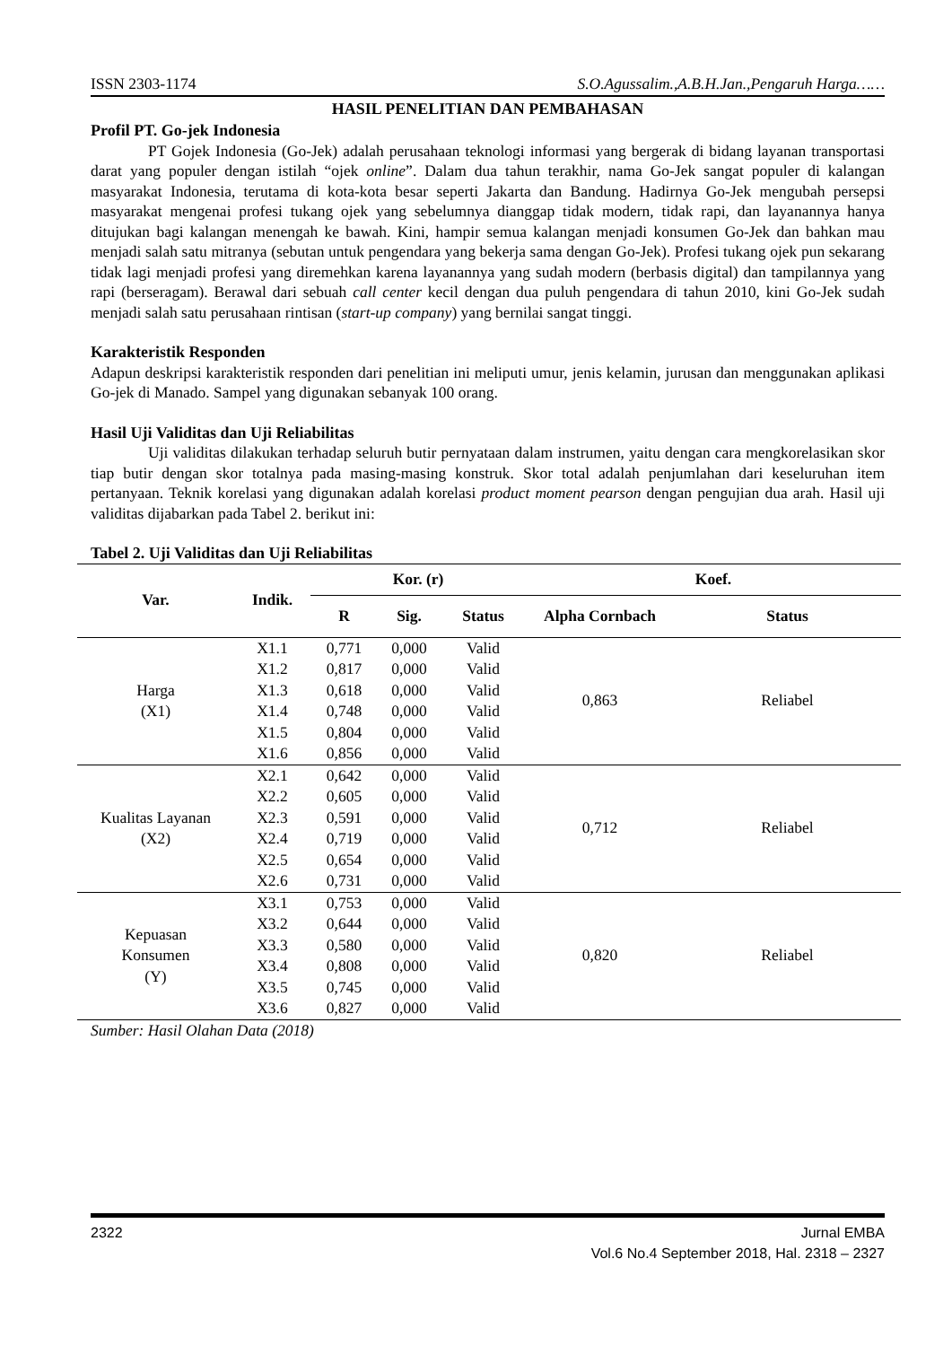ISSN 2303-1174 S.O.Agussalim.,A.B.H.Jan.,Pengaruh Harga……
HASIL PENELITIAN DAN PEMBAHASAN
Profil PT. Go-jek Indonesia
PT Gojek Indonesia (Go-Jek) adalah perusahaan teknologi informasi yang bergerak di bidang layanan transportasi darat yang populer dengan istilah “ojek online”. Dalam dua tahun terakhir, nama Go-Jek sangat populer di kalangan masyarakat Indonesia, terutama di kota-kota besar seperti Jakarta dan Bandung. Hadirnya Go-Jek mengubah persepsi masyarakat mengenai profesi tukang ojek yang sebelumnya dianggap tidak modern, tidak rapi, dan layanannya hanya ditujukan bagi kalangan menengah ke bawah. Kini, hampir semua kalangan menjadi konsumen Go-Jek dan bahkan mau menjadi salah satu mitranya (sebutan untuk pengendara yang bekerja sama dengan Go-Jek). Profesi tukang ojek pun sekarang tidak lagi menjadi profesi yang diremehkan karena layanannya yang sudah modern (berbasis digital) dan tampilannya yang rapi (berseragam). Berawal dari sebuah call center kecil dengan dua puluh pengendara di tahun 2010, kini Go-Jek sudah menjadi salah satu perusahaan rintisan (start-up company) yang bernilai sangat tinggi.
Karakteristik Responden
Adapun deskripsi karakteristik responden dari penelitian ini meliputi umur, jenis kelamin, jurusan dan menggunakan aplikasi Go-jek di Manado. Sampel yang digunakan sebanyak 100 orang.
Hasil Uji Validitas dan Uji Reliabilitas
Uji validitas dilakukan terhadap seluruh butir pernyataan dalam instrumen, yaitu dengan cara mengkorelasikan skor tiap butir dengan skor totalnya pada masing-masing konstruk. Skor total adalah penjumlahan dari keseluruhan item pertanyaan. Teknik korelasi yang digunakan adalah korelasi product moment pearson dengan pengujian dua arah. Hasil uji validitas dijabarkan pada Tabel 2. berikut ini:
Tabel 2. Uji Validitas dan Uji Reliabilitas
| Var. | Indik. | Kor. (r) | | | Koef. | |
| --- | --- | --- | --- | --- | --- | --- |
| | | R | Sig. | Status | Alpha Cornbach | Status |
| Harga (X1) | X1.1 | 0,771 | 0,000 | Valid | 0,863 | Reliabel |
| | X1.2 | 0,817 | 0,000 | Valid | | |
| | X1.3 | 0,618 | 0,000 | Valid | | |
| | X1.4 | 0,748 | 0,000 | Valid | | |
| | X1.5 | 0,804 | 0,000 | Valid | | |
| | X1.6 | 0,856 | 0,000 | Valid | | |
| Kualitas Layanan (X2) | X2.1 | 0,642 | 0,000 | Valid | 0,712 | Reliabel |
| | X2.2 | 0,605 | 0,000 | Valid | | |
| | X2.3 | 0,591 | 0,000 | Valid | | |
| | X2.4 | 0,719 | 0,000 | Valid | | |
| | X2.5 | 0,654 | 0,000 | Valid | | |
| | X2.6 | 0,731 | 0,000 | Valid | | |
| Kepuasan Konsumen (Y) | X3.1 | 0,753 | 0,000 | Valid | 0,820 | Reliabel |
| | X3.2 | 0,644 | 0,000 | Valid | | |
| | X3.3 | 0,580 | 0,000 | Valid | | |
| | X3.4 | 0,808 | 0,000 | Valid | | |
| | X3.5 | 0,745 | 0,000 | Valid | | |
| | X3.6 | 0,827 | 0,000 | Valid | | |
Sumber: Hasil Olahan Data (2018)
2322 Jurnal EMBA
Vol.6 No.4 September 2018, Hal. 2318 – 2327